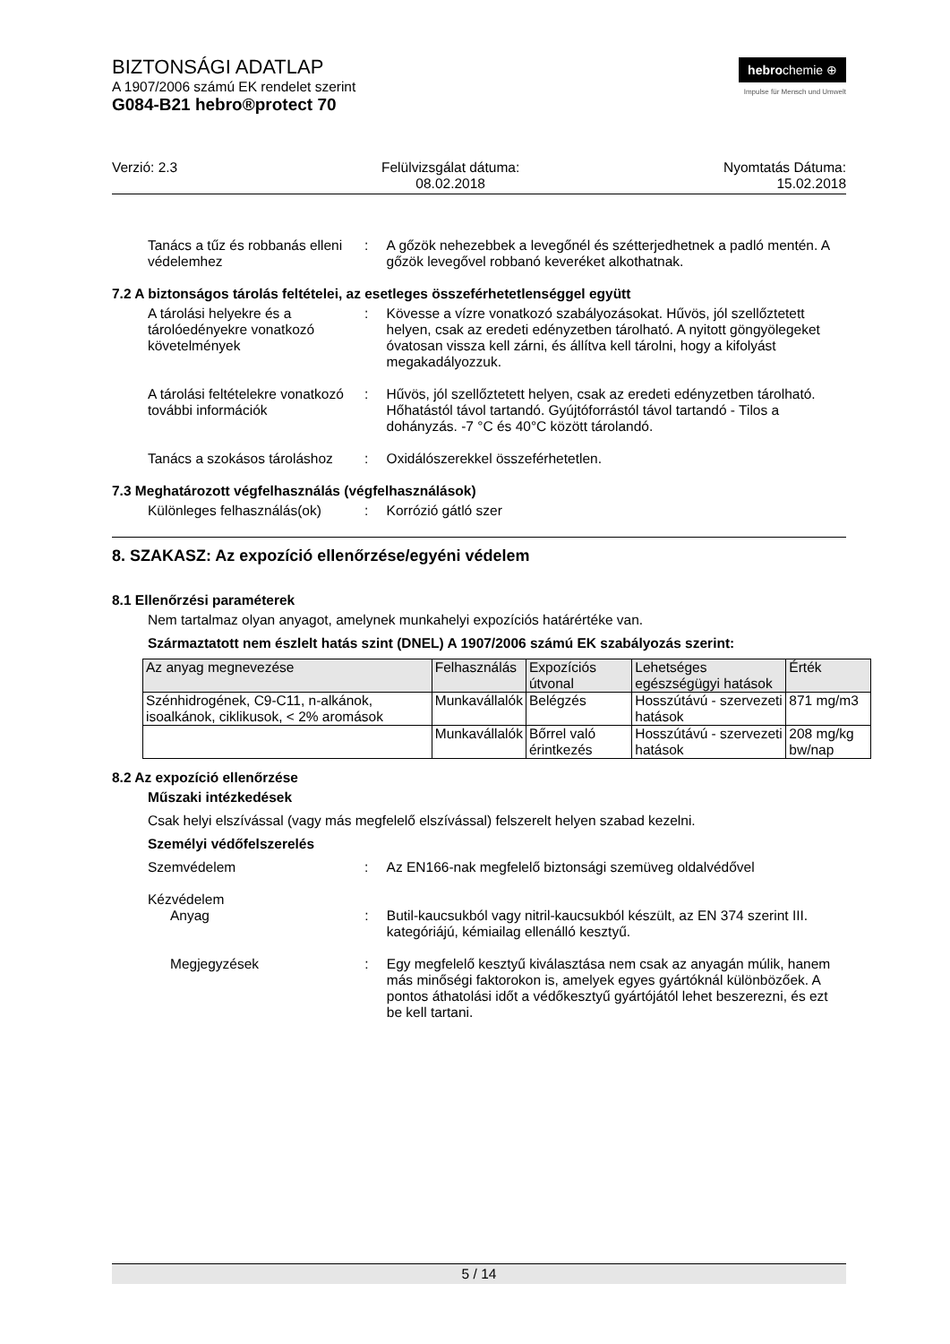hebrochemie ⊕
Impulse für Mensch und Umwelt
BIZTONSÁGI ADATLAP
A 1907/2006 számú EK rendelet szerint
G084-B21 hebro®protect 70
Verzió: 2.3 Felülvizsgálat dátuma:
08.02.2018
Nyomtatás Dátuma:
15.02.2018
Tanács a tűz és robbanás elleni védelemhez
: A gőzök nehezebbek a levegőnél és szétterjedhetnek a padló mentén. A gőzök levegővel robbanó keveréket alkothatnak.
7.2 A biztonságos tárolás feltételei, az esetleges összeférhetetlenséggel együtt
A tárolási helyekre és a tárolóedényekre vonatkozó követelmények
: Kövesse a vízre vonatkozó szabályozásokat. Hűvös, jól szellőztetett helyen, csak az eredeti edényzetben tárolható. A nyitott göngyölegeket óvatosan vissza kell zárni, és állítva kell tárolni, hogy a kifolyást megakadályozzuk.
A tárolási feltételekre vonatkozó további információk
: Hűvös, jól szellőztetett helyen, csak az eredeti edényzetben tárolható. Hőhatástól távol tartandó. Gyújtóforrástól távol tartandó - Tilos a dohányzás. -7 °C és 40°C között tárolandó.
Tanács a szokásos tároláshoz
: Oxidálószerekkel összeférhetetlen.
7.3 Meghatározott végfelhasználás (végfelhasználások)
Különleges felhasználás(ok)
: Korrózió gátló szer
8. SZAKASZ: Az expozíció ellenőrzése/egyéni védelem
8.1 Ellenőrzési paraméterek
Nem tartalmaz olyan anyagot, amelynek munkahelyi expozíciós határértéke van.
Származtatott nem észlelt hatás szint (DNEL) A 1907/2006 számú EK szabályozás szerint:
| Az anyag megnevezése | Felhasználás | Expozíciós útvonal | Lehetséges egészségügyi hatások | Érték |
| --- | --- | --- | --- | --- |
| Szénhidrogének, C9-C11, n-alkánok, isoalkánok, ciklikusok, < 2% aromások | Munkavállalók | Belégzés | Hosszútávú - szervezeti hatások | 871 mg/m3 |
| | Munkavállalók | Bőrrel való érintkezés | Hosszútávú - szervezeti hatások | 208 mg/kg bw/nap |
8.2 Az expozíció ellenőrzése
Műszaki intézkedések
Csak helyi elszívással (vagy más megfelelő elszívással) felszerelt helyen szabad kezelni.
Személyi védőfelszerelés
Szemvédelem : Az EN166-nak megfelelő biztonsági szemüveg oldalvédővel
Kézvédelem
Anyag : Butil-kaucsukból vagy nitril-kaucsukból készült, az EN 374 szerint III. kategóriájú, kémiailag ellenálló kesztyű.
Megjegyzések : Egy megfelelő kesztyű kiválasztása nem csak az anyagán múlik, hanem más minőségi faktorokon is, amelyek egyes gyártóknál különbözőek. A pontos áthatolási időt a védőkesztyű gyártójától lehet beszerezni, és ezt be kell tartani.
5 / 14